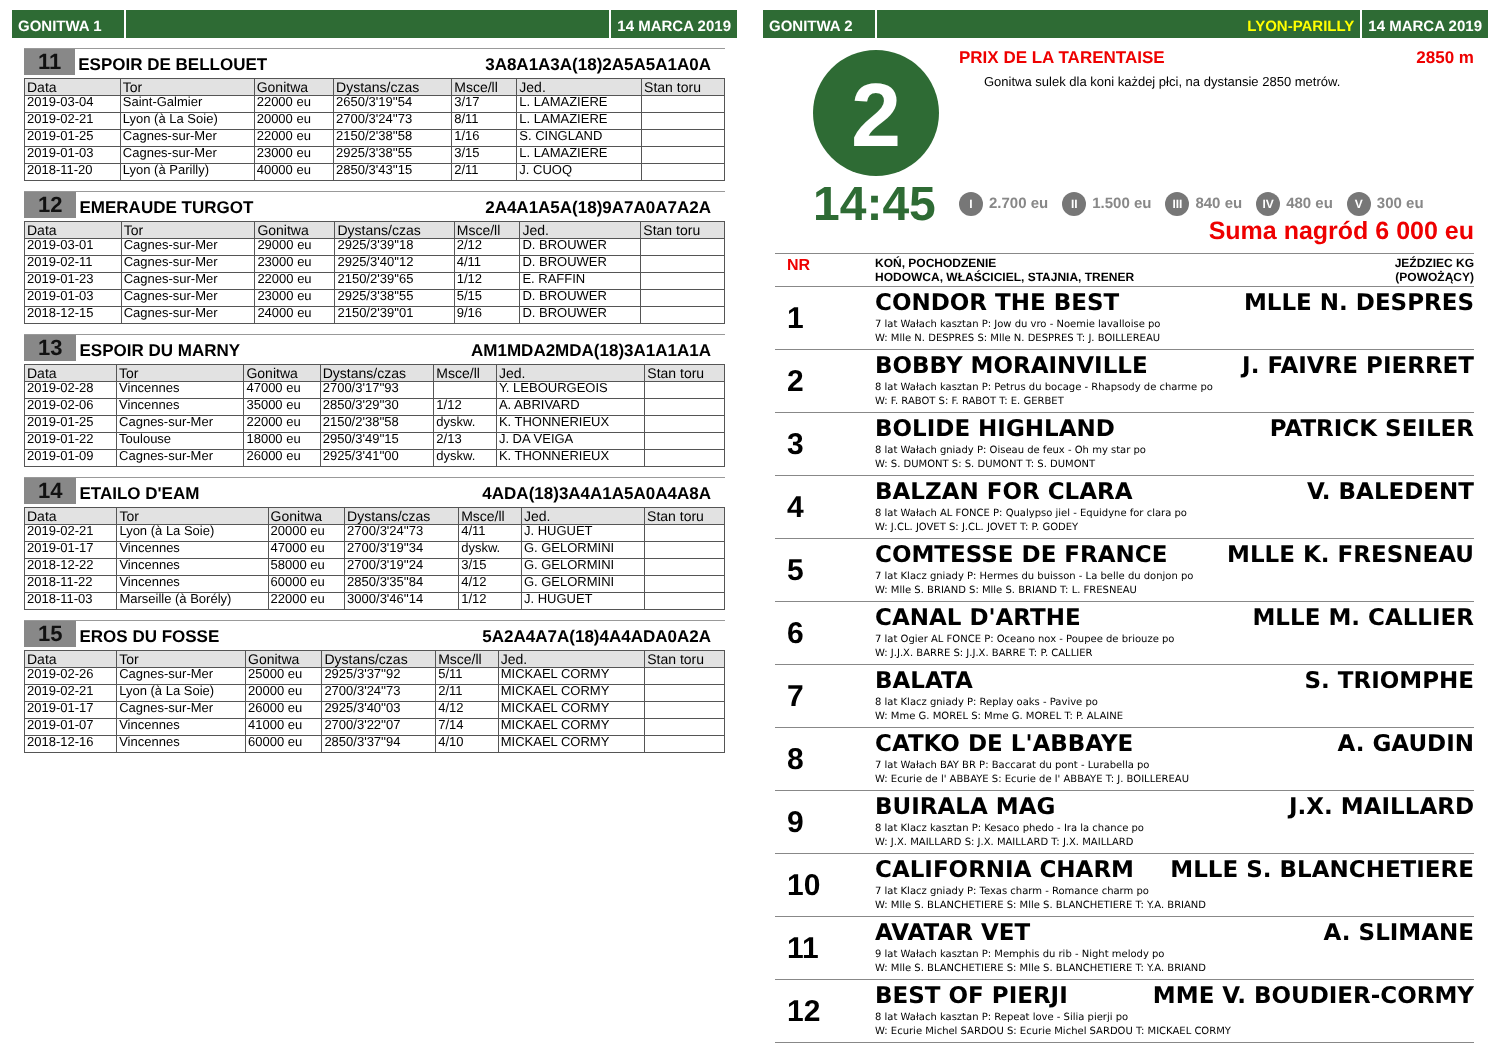GONITWA 1 14 MARCA 2019
11 ESPOIR DE BELLOUET 3A8A1A3A(18)2A5A5A1A0A
| Data | Tor | Gonitwa | Dystans/czas | Msce/ll | Jed. | Stan toru |
| --- | --- | --- | --- | --- | --- | --- |
| 2019-03-04 | Saint-Galmier | 22000 eu | 2650/3'19''54 | 3/17 | L. LAMAZIERE | |
| 2019-02-21 | Lyon (à La Soie) | 20000 eu | 2700/3'24''73 | 8/11 | L. LAMAZIERE | |
| 2019-01-25 | Cagnes-sur-Mer | 22000 eu | 2150/2'38''58 | 1/16 | S. CINGLAND | |
| 2019-01-03 | Cagnes-sur-Mer | 23000 eu | 2925/3'38''55 | 3/15 | L. LAMAZIERE | |
| 2018-11-20 | Lyon (à Parilly) | 40000 eu | 2850/3'43''15 | 2/11 | J. CUOQ | |
12 EMERAUDE TURGOT 2A4A1A5A(18)9A7A0A7A2A
| Data | Tor | Gonitwa | Dystans/czas | Msce/ll | Jed. | Stan toru |
| --- | --- | --- | --- | --- | --- | --- |
| 2019-03-01 | Cagnes-sur-Mer | 29000 eu | 2925/3'39''18 | 2/12 | D. BROUWER | |
| 2019-02-11 | Cagnes-sur-Mer | 23000 eu | 2925/3'40''12 | 4/11 | D. BROUWER | |
| 2019-01-23 | Cagnes-sur-Mer | 22000 eu | 2150/2'39''65 | 1/12 | E. RAFFIN | |
| 2019-01-03 | Cagnes-sur-Mer | 23000 eu | 2925/3'38''55 | 5/15 | D. BROUWER | |
| 2018-12-15 | Cagnes-sur-Mer | 24000 eu | 2150/2'39''01 | 9/16 | D. BROUWER | |
13 ESPOIR DU MARNY AM1MDA2MDA(18)3A1A1A1A
| Data | Tor | Gonitwa | Dystans/czas | Msce/ll | Jed. | Stan toru |
| --- | --- | --- | --- | --- | --- | --- |
| 2019-02-28 | Vincennes | 47000 eu | 2700/3'17''93 | | Y. LEBOURGEOIS | |
| 2019-02-06 | Vincennes | 35000 eu | 2850/3'29''30 | 1/12 | A. ABRIVARD | |
| 2019-01-25 | Cagnes-sur-Mer | 22000 eu | 2150/2'38''58 | dyskw. | K. THONNERIEUX | |
| 2019-01-22 | Toulouse | 18000 eu | 2950/3'49''15 | 2/13 | J. DA VEIGA | |
| 2019-01-09 | Cagnes-sur-Mer | 26000 eu | 2925/3'41''00 | dyskw. | K. THONNERIEUX | |
14 ETAILO D'EAM 4ADA(18)3A4A1A5A0A4A8A
| Data | Tor | Gonitwa | Dystans/czas | Msce/ll | Jed. | Stan toru |
| --- | --- | --- | --- | --- | --- | --- |
| 2019-02-21 | Lyon (à La Soie) | 20000 eu | 2700/3'24''73 | 4/11 | J. HUGUET | |
| 2019-01-17 | Vincennes | 47000 eu | 2700/3'19''34 | dyskw. | G. GELORMINI | |
| 2018-12-22 | Vincennes | 58000 eu | 2700/3'19''24 | 3/15 | G. GELORMINI | |
| 2018-11-22 | Vincennes | 60000 eu | 2850/3'35''84 | 4/12 | G. GELORMINI | |
| 2018-11-03 | Marseille (à Borély) | 22000 eu | 3000/3'46''14 | 1/12 | J. HUGUET | |
15 EROS DU FOSSE 5A2A4A7A(18)4A4ADA0A2A
| Data | Tor | Gonitwa | Dystans/czas | Msce/ll | Jed. | Stan toru |
| --- | --- | --- | --- | --- | --- | --- |
| 2019-02-26 | Cagnes-sur-Mer | 25000 eu | 2925/3'37''92 | 5/11 | MICKAEL CORMY | |
| 2019-02-21 | Lyon (à La Soie) | 20000 eu | 2700/3'24''73 | 2/11 | MICKAEL CORMY | |
| 2019-01-17 | Cagnes-sur-Mer | 26000 eu | 2925/3'40''03 | 4/12 | MICKAEL CORMY | |
| 2019-01-07 | Vincennes | 41000 eu | 2700/3'22''07 | 7/14 | MICKAEL CORMY | |
| 2018-12-16 | Vincennes | 60000 eu | 2850/3'37''94 | 4/10 | MICKAEL CORMY | |
GONITWA 2 LYON-PARILLY 14 MARCA 2019
2
14:45
PRIX DE LA TARENTAISE 2850 m
Gonitwa sulek dla koni każdej płci, na dystansie 2850 metrów.
I 2.700 eu II 1.500 eu III 840 eu IV 480 eu V 300 eu
Suma nagród 6 000 eu
NR KOŃ, POCHODZENIE
HODOWCA, WŁAŚCICIEL, STAJNIA, TRENER JEŹDZIEC KG
(POWOŻĄCY)
1
CONDOR THE BEST MLLE N. DESPRES
7 lat Wałach kasztan P: Jow du vro - Noemie lavalloise po
W: Mlle N. DESPRES S: Mlle N. DESPRES T: J. BOILLEREAU
2
BOBBY MORAINVILLE J. FAIVRE PIERRET
8 lat Wałach kasztan P: Petrus du bocage - Rhapsody de charme po
W: F. RABOT S: F. RABOT T: E. GERBET
3
BOLIDE HIGHLAND PATRICK SEILER
8 lat Wałach gniady P: Oiseau de feux - Oh my star po
W: S. DUMONT S: S. DUMONT T: S. DUMONT
4
BALZAN FOR CLARA V. BALEDENT
8 lat Wałach AL FONCE P: Qualypso jiel - Equidyne for clara po
W: J.CL. JOVET S: J.CL. JOVET T: P. GODEY
5
COMTESSE DE FRANCE MLLE K. FRESNEAU
7 lat Klacz gniady P: Hermes du buisson - La belle du donjon po
W: Mlle S. BRIAND S: Mlle S. BRIAND T: L. FRESNEAU
6
CANAL D'ARTHE MLLE M. CALLIER
7 lat Ogier AL FONCE P: Oceano nox - Poupee de briouze po
W: J.J.X. BARRE S: J.J.X. BARRE T: P. CALLIER
7
BALATA S. TRIOMPHE
8 lat Klacz gniady P: Replay oaks - Pavive po
W: Mme G. MOREL S: Mme G. MOREL T: P. ALAINE
8
CATKO DE L'ABBAYE A. GAUDIN
7 lat Wałach BAY BR P: Baccarat du pont - Lurabella po
W: Ecurie de l' ABBAYE S: Ecurie de l' ABBAYE T: J. BOILLEREAU
9
BUIRALA MAG J.X. MAILLARD
8 lat Klacz kasztan P: Kesaco phedo - Ira la chance po
W: J.X. MAILLARD S: J.X. MAILLARD T: J.X. MAILLARD
10
CALIFORNIA CHARM MLLE S. BLANCHETIERE
7 lat Klacz gniady P: Texas charm - Romance charm po
W: Mlle S. BLANCHETIERE S: Mlle S. BLANCHETIERE T: Y.A. BRIAND
11
AVATAR VET A. SLIMANE
9 lat Wałach kasztan P: Memphis du rib - Night melody po
W: Mlle S. BLANCHETIERE S: Mlle S. BLANCHETIERE T: Y.A. BRIAND
12
BEST OF PIERJI MME V. BOUDIER-CORMY
8 lat Wałach kasztan P: Repeat love - Silia pierji po
W: Ecurie Michel SARDOU S: Ecurie Michel SARDOU T: MICKAEL CORMY